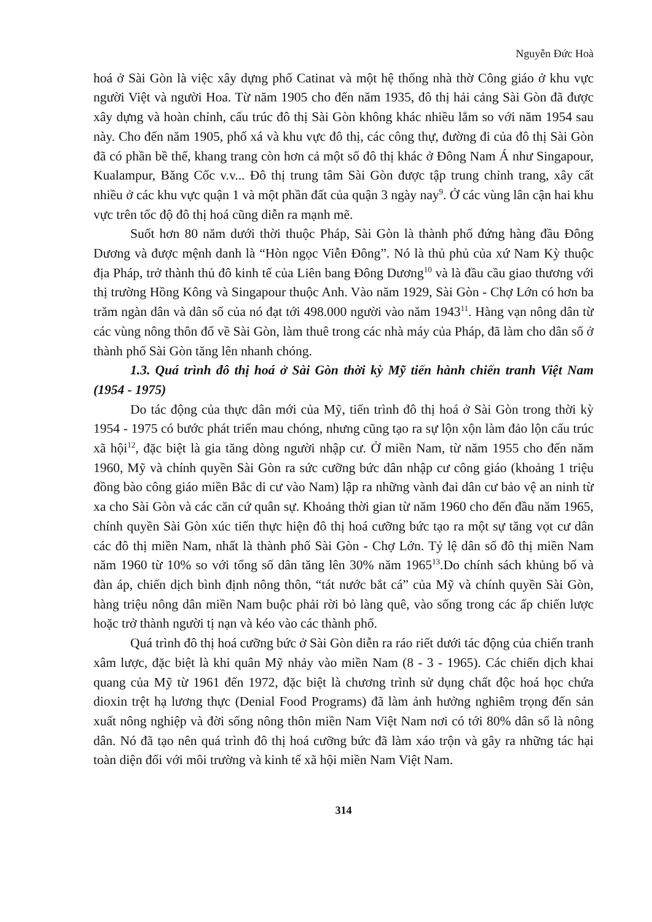Nguyễn Đức Hoà
hoá ở Sài Gòn là việc xây dựng phố Catinat và một hệ thống nhà thờ Công giáo ở khu vực người Việt và người Hoa. Từ năm 1905 cho đến năm 1935, đô thị hải cảng Sài Gòn đã được xây dựng và hoàn chỉnh, cấu trúc đô thị Sài Gòn không khác nhiều lắm so với năm 1954 sau này. Cho đến năm 1905, phố xá và khu vực đô thị, các công thự, đường đi của đô thị Sài Gòn đã có phần bề thế, khang trang còn hơn cả một số đô thị khác ở Đông Nam Á như Singapour, Kualampur, Băng Cốc v.v... Đô thị trung tâm Sài Gòn được tập trung chỉnh trang, xây cất nhiều ở các khu vực quận 1 và một phần đất của quận 3 ngày nay<sup>9</sup>. Ở các vùng lân cận hai khu vực trên tốc độ đô thị hoá cũng diễn ra mạnh mẽ.
Suốt hơn 80 năm dưới thời thuộc Pháp, Sài Gòn là thành phố đứng hàng đầu Đông Dương và được mệnh danh là “Hòn ngọc Viễn Đông”. Nó là thủ phủ của xứ Nam Kỳ thuộc địa Pháp, trở thành thủ đô kinh tế của Liên bang Đông Dương<sup>10</sup> và là đầu cầu giao thương với thị trường Hồng Kông và Singapour thuộc Anh. Vào năm 1929, Sài Gòn - Chợ Lớn có hơn ba trăm ngàn dân và dân số của nó đạt tới 498.000 người vào năm 1943<sup>11</sup>. Hàng vạn nông dân từ các vùng nông thôn đổ về Sài Gòn, làm thuê trong các nhà máy của Pháp, đã làm cho dân số ở thành phố Sài Gòn tăng lên nhanh chóng.
1.3. Quá trình đô thị hoá ở Sài Gòn thời kỳ Mỹ tiến hành chiến tranh Việt Nam (1954 - 1975)
Do tác động của thực dân mới của Mỹ, tiến trình đô thị hoá ở Sài Gòn trong thời kỳ 1954 - 1975 có bước phát triển mau chóng, nhưng cũng tạo ra sự lộn xộn làm đảo lộn cấu trúc xã hội<sup>12</sup>, đặc biệt là gia tăng dòng người nhập cư. Ở miền Nam, từ năm 1955 cho đến năm 1960, Mỹ và chính quyền Sài Gòn ra sức cưỡng bức dân nhập cư công giáo (khoảng 1 triệu đồng bào công giáo miền Bắc di cư vào Nam) lập ra những vành đai dân cư bảo vệ an ninh từ xa cho Sài Gòn và các căn cứ quân sự. Khoảng thời gian từ năm 1960 cho đến đầu năm 1965, chính quyền Sài Gòn xúc tiến thực hiện đô thị hoá cưỡng bức tạo ra một sự tăng vọt cư dân các đô thị miền Nam, nhất là thành phố Sài Gòn - Chợ Lớn. Tỷ lệ dân số đô thị miền Nam năm 1960 từ 10% so với tổng số dân tăng lên 30% năm 1965<sup>13</sup>.Do chính sách khủng bố và đàn áp, chiến dịch bình định nông thôn, “tát nước bắt cá” của Mỹ và chính quyền Sài Gòn, hàng triệu nông dân miền Nam buộc phải rời bỏ làng quê, vào sống trong các ấp chiến lược hoặc trở thành người tị nạn và kéo vào các thành phố.
Quá trình đô thị hoá cưỡng bức ở Sài Gòn diễn ra ráo riết dưới tác động của chiến tranh xâm lược, đặc biệt là khi quân Mỹ nhảy vào miền Nam (8 - 3 - 1965). Các chiến dịch khai quang của Mỹ từ 1961 đến 1972, đặc biệt là chương trình sử dụng chất độc hoá học chứa dioxin trệt hạ lương thực (Denial Food Programs) đã làm ảnh hưởng nghiêm trọng đến sản xuất nông nghiệp và đời sống nông thôn miền Nam Việt Nam nơi có tới 80% dân số là nông dân. Nó đã tạo nên quá trình đô thị hoá cưỡng bức đã làm xáo trộn và gây ra những tác hại toàn diện đối với môi trường và kinh tế xã hội miền Nam Việt Nam.
314